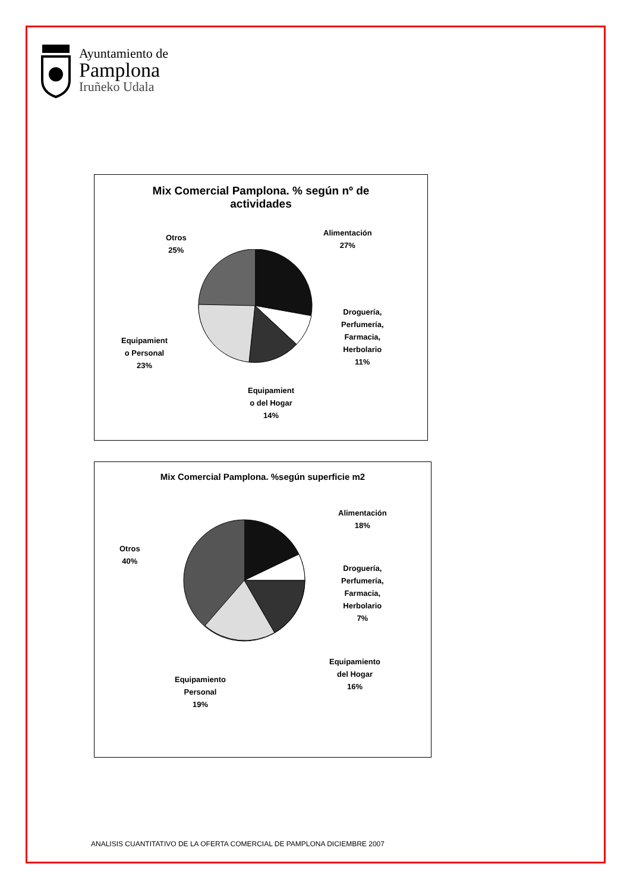Ayuntamiento de
Pamplona
Iruñeko Udala
Mix Comercial Pamplona. % según nº de
actividades
Alimentación
27%
Droguería,
Perfumería,
Farmacia,
Herbolario
11%
Equipamient
o del Hogar
14%
Equipamient
o Personal
23%
Otros
25%
Mix Comercial Pamplona. %según superficie m2
Alimentación
18%
Droguería,
Perfumería,
Farmacia,
Herbolario
7%
Equipamiento
del Hogar
16%
Equipamiento
Personal
19%
Otros
40%
ANALISIS CUANTITATIVO DE LA OFERTA COMERCIAL DE PAMPLONA DICIEMBRE 2007